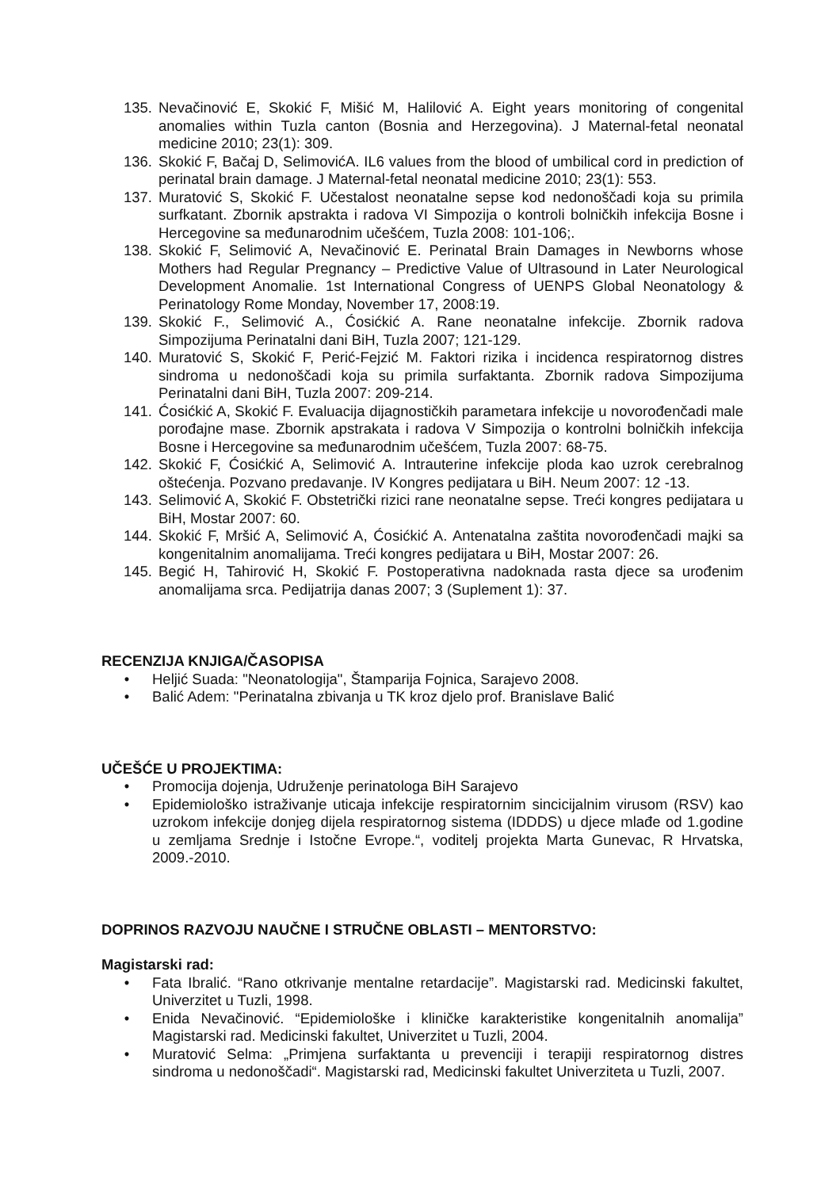135. Nevačinović E, Skokić F, Mišić M, Halilović A. Eight years monitoring of congenital anomalies within Tuzla canton (Bosnia and Herzegovina). J Maternal-fetal neonatal medicine 2010; 23(1): 309.
136. Skokić F, Bačaj D, SelimovićA. IL6 values from the blood of umbilical cord in prediction of perinatal brain damage. J Maternal-fetal neonatal medicine 2010; 23(1): 553.
137. Muratović S, Skokić F. Učestalost neonatalne sepse kod nedonoščadi koja su primila surfkatant. Zbornik apstrakta i radova VI Simpozija o kontroli bolničkih infekcija Bosne i Hercegovine sa međunarodnim učešćem, Tuzla 2008: 101-106;.
138. Skokić F, Selimović A, Nevačinović E. Perinatal Brain Damages in Newborns whose Mothers had Regular Pregnancy – Predictive Value of Ultrasound in Later Neurological Development Anomalie. 1st International Congress of UENPS Global Neonatology & Perinatology Rome Monday, November 17, 2008:19.
139. Skokić F., Selimović A., Ćosićkić A. Rane neonatalne infekcije. Zbornik radova Simpozijuma Perinatalni dani BiH, Tuzla 2007; 121-129.
140. Muratović S, Skokić F, Perić-Fejzić M. Faktori rizika i incidenca respiratornog distres sindroma u nedonoščadi koja su primila surfaktanta. Zbornik radova Simpozijuma Perinatalni dani BiH, Tuzla 2007: 209-214.
141. Ćosićkić A, Skokić F. Evaluacija dijagnostičkih parametara infekcije u novorođenčadi male porođajne mase. Zbornik apstrakata i radova V Simpozija o kontrolni bolničkih infekcija Bosne i Hercegovine sa međunarodnim učešćem, Tuzla 2007: 68-75.
142. Skokić F, Ćosićkić A, Selimović A. Intrauterine infekcije ploda kao uzrok cerebralnog oštećenja. Pozvano predavanje. IV Kongres pedijatara u BiH. Neum 2007: 12 -13.
143. Selimović A, Skokić F. Obstetrički rizici rane neonatalne sepse. Treći kongres pedijatara u BiH, Mostar 2007: 60.
144. Skokić F, Mršić A, Selimović A, Ćosićkić A. Antenatalna zaštita novorođenčadi majki sa kongenitalnim anomalijama. Treći kongres pedijatara u BiH, Mostar 2007: 26.
145. Begić H, Tahirović H, Skokić F. Postoperativna nadoknada rasta djece sa urođenim anomalijama srca. Pedijatrija danas 2007; 3 (Suplement 1): 37.
RECENZIJA KNJIGA/ČASOPISA
• Heljić Suada: "Neonatologija", Štamparija Fojnica, Sarajevo 2008.
• Balić Adem: "Perinatalna zbivanja u TK kroz djelo prof. Branislave Balić
UČEŠĆE U PROJEKTIMA:
• Promocija dojenja, Udruženje perinatologa BiH Sarajevo
• Epidemiološko istraživanje uticaja infekcije respiratornim sincicijalnim virusom (RSV) kao uzrokom infekcije donjeg dijela respiratornog sistema (IDDDS) u djece mlađe od 1.godine u zemljama Srednje i Istočne Evrope.“, voditelj projekta Marta Gunevac, R Hrvatska, 2009.-2010.
DOPRINOS RAZVOJU NAUČNE I STRUČNE OBLASTI – MENTORSTVO:
Magistarski rad:
• Fata Ibralić. “Rano otkrivanje mentalne retardacije”. Magistarski rad. Medicinski fakultet, Univerzitet u Tuzli, 1998.
• Enida Nevačinović. “Epidemiološke i kliničke karakteristike kongenitalnih anomalija” Magistarski rad. Medicinski fakultet, Univerzitet u Tuzli, 2004.
• Muratović Selma: „Primjena surfaktanta u prevenciji i terapiji respiratornog distres sindroma u nedonoščadi“. Magistarski rad, Medicinski fakultet Univerziteta u Tuzli, 2007.